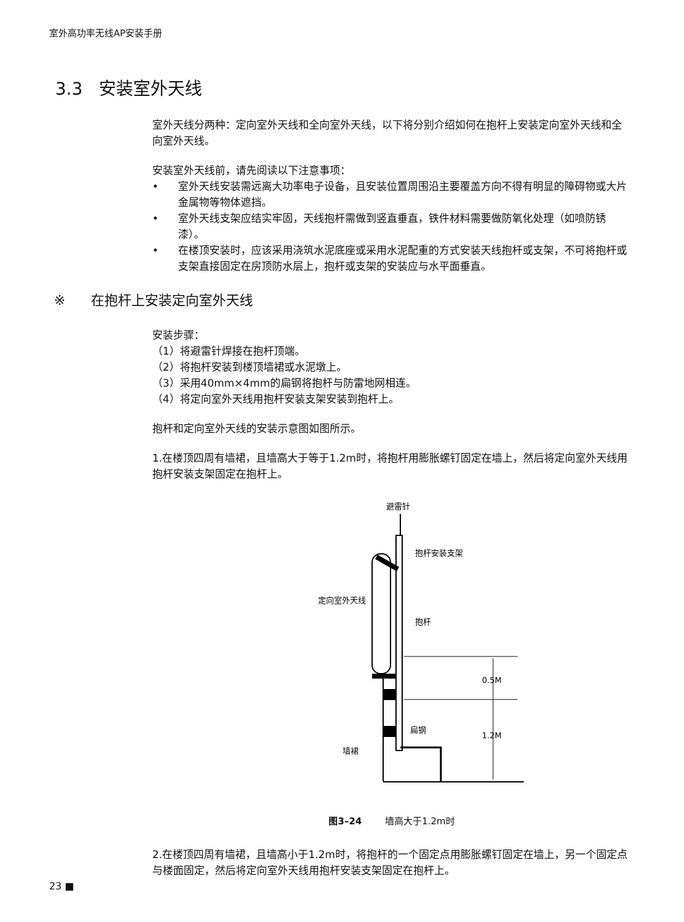室外高功率无线AP安装手册
3.3 安装室外天线
室外天线分两种：定向室外天线和全向室外天线，以下将分别介绍如何在抱杆上安装定向室外天线和全向室外天线。
安装室外天线前，请先阅读以下注意事项：
• 室外天线安装需远离大功率电子设备，且安装位置周围沿主要覆盖方向不得有明显的障碍物或大片金属物等物体遮挡。
• 室外天线支架应结实牢固，天线抱杆需做到竖直垂直，铁件材料需要做防氧化处理（如喷防锈漆）。
• 在楼顶安装时，应该采用浇筑水泥底座或采用水泥配重的方式安装天线抱杆或支架，不可将抱杆或支架直接固定在房顶防水层上，抱杆或支架的安装应与水平面垂直。
※ 在抱杆上安装定向室外天线
安装步骤：
（1）将避雷针焊接在抱杆顶端。
（2）将抱杆安装到楼顶墙裙或水泥墩上。
（3）采用40mm×4mm的扁钢将抱杆与防雷地网相连。
（4）将定向室外天线用抱杆安装支架安装到抱杆上。
抱杆和定向室外天线的安装示意图如图所示。
1.在楼顶四周有墙裙，且墙高大于等于1.2m时，将抱杆用膨胀螺钉固定在墙上，然后将定向室外天线用抱杆安装支架固定在抱杆上。
避雷针
抱杆安装支架
定向室外天线
抱杆
0.5M
1.2M
扁钢
墙裙
图3–24 墙高大于1.2m时
2.在楼顶四周有墙裙，且墙高小于1.2m时，将抱杆的一个固定点用膨胀螺钉固定在墙上，另一个固定点与楼面固定，然后将定向室外天线用抱杆安装支架固定在抱杆上。
23 ■